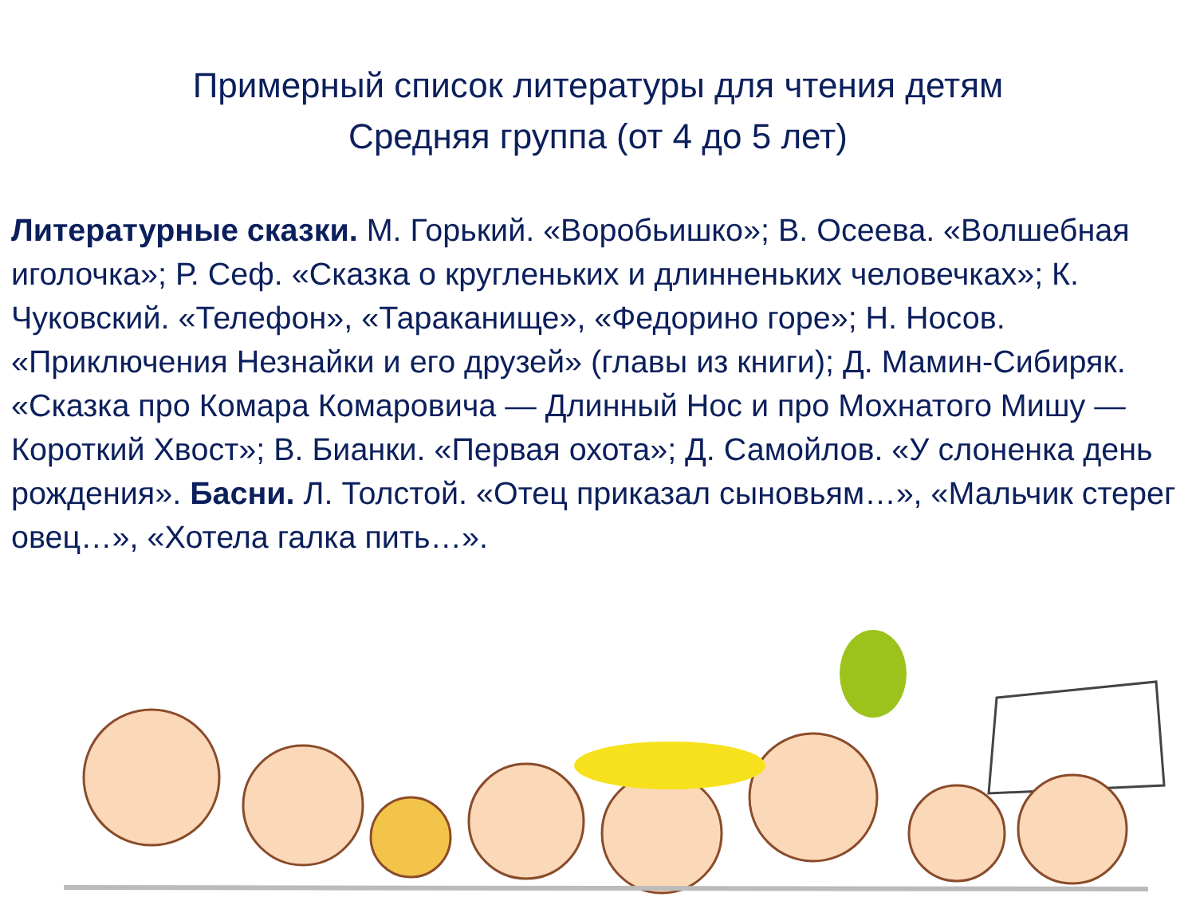Примерный список литературы для чтения детям
Средняя группа (от 4 до 5 лет)
Литературные сказки. М. Горький. «Воробьишко»; В. Осеева. «Волшебная иголочка»; Р. Сеф. «Сказка о кругленьких и длинненьких человечках»; К. Чуковский. «Телефон», «Тараканище», «Федорино горе»; Н. Носов. «Приключения Незнайки и его друзей» (главы из книги); Д. Мамин-Сибиряк. «Сказка про Комара Комаровича — Длинный Нос и про Мохнатого Мишу — Короткий Хвост»; В. Бианки. «Первая охота»; Д. Самойлов. «У слоненка день рождения». Басни. Л. Толстой. «Отец приказал сыновьям…», «Мальчик стерег овец…», «Хотела галка пить…».